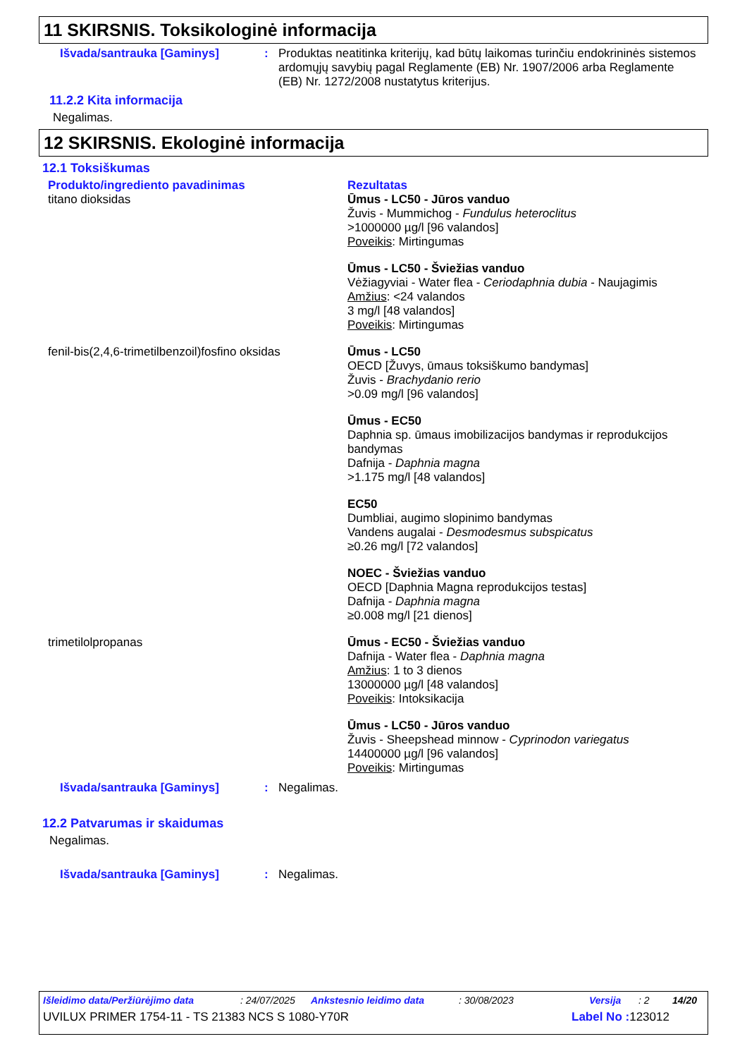11 SKIRSNIS. Toksikologinė informacija
Išvada/santrauka [Gaminys] : Produktas neatitinka kriterijų, kad būtų laikomas turinčiu endokrininės sistemos ardomųjų savybių pagal Reglamente (EB) Nr. 1907/2006 arba Reglamente (EB) Nr. 1272/2008 nustatytus kriterijus.
11.2.2 Kita informacija
Negalimas.
12 SKIRSNIS. Ekologinė informacija
12.1 Toksiškumas
| Produkto/ingrediento pavadinimas | Rezultatas |
| --- | --- |
| titano dioksidas | Ūmus - LC50 - Jūros vanduo Žuvis - Mummichog - Fundulus heteroclitus >1000000 µg/l [96 valandos] Poveikis : Mirtingumas Ūmus - LC50 - Šviežias vanduo Vėžiagyviai - Water flea - Ceriodaphnia dubia - Naujagimis Amžius : <24 valandos 3 mg/l [48 valandos] Poveikis : Mirtingumas |
| fenil-bis(2,4,6-trimetilbenzoil)fosfino oksidas | Ūmus - LC50 OECD [Žuvys, ūmaus toksiškumo bandymas] Žuvis - Brachydanio rerio >0.09 mg/l [96 valandos] Ūmus - EC50 Daphnia sp. ūmaus imobilizacijos bandymas ir reprodukcijos bandymas Dafnija - Daphnia magna >1.175 mg/l [48 valandos] EC50 Dumbliai, augimo slopinimo bandymas Vandens augalai - Desmodesmus subspicatus ≥0.26 mg/l [72 valandos] NOEC - Šviežias vanduo OECD [Daphnia Magna reprodukcijos testas] Dafnija - Daphnia magna ≥0.008 mg/l [21 dienos] |
| trimetilolpropanas | Ūmus - EC50 - Šviežias vanduo Dafnija - Water flea - Daphnia magna Amžius : 1 to 3 dienos 13000000 µg/l [48 valandos] Poveikis : Intoksikacija Ūmus - LC50 - Jūros vanduo Žuvis - Sheepshead minnow - Cyprinodon variegatus 14400000 µg/l [96 valandos] Poveikis : Mirtingumas |
Išvada/santrauka [Gaminys] : Negalimas.
12.2 Patvarumas ir skaidumas
Negalimas.
Išvada/santrauka [Gaminys] : Negalimas.
Išleidimo data/Peržiūrėjimo data: 24/07/2025 Ankstesnio leidimo data: 30/08/2023 Versija: 2 14/20
UVILUX PRIMER 1754-11 - TS 21383 NCS S 1080-Y70R Label No : 123012